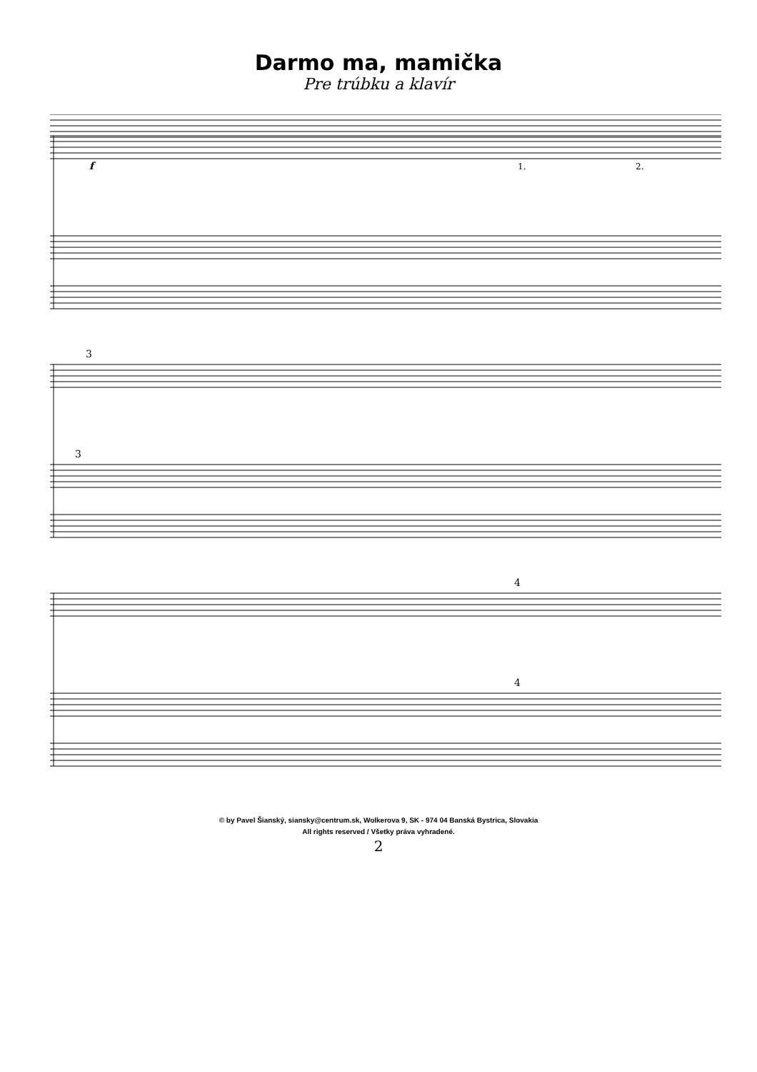Darmo ma, mamička
Pre trúbku a klavír
f
1.
2.
3
3
4
4
© by Pavel Šianský, siansky@centrum.sk, Wolkerova 9, SK - 974 04 Banská Bystrica, Slovakia
All rights reserved / Všetky práva vyhradené.
2